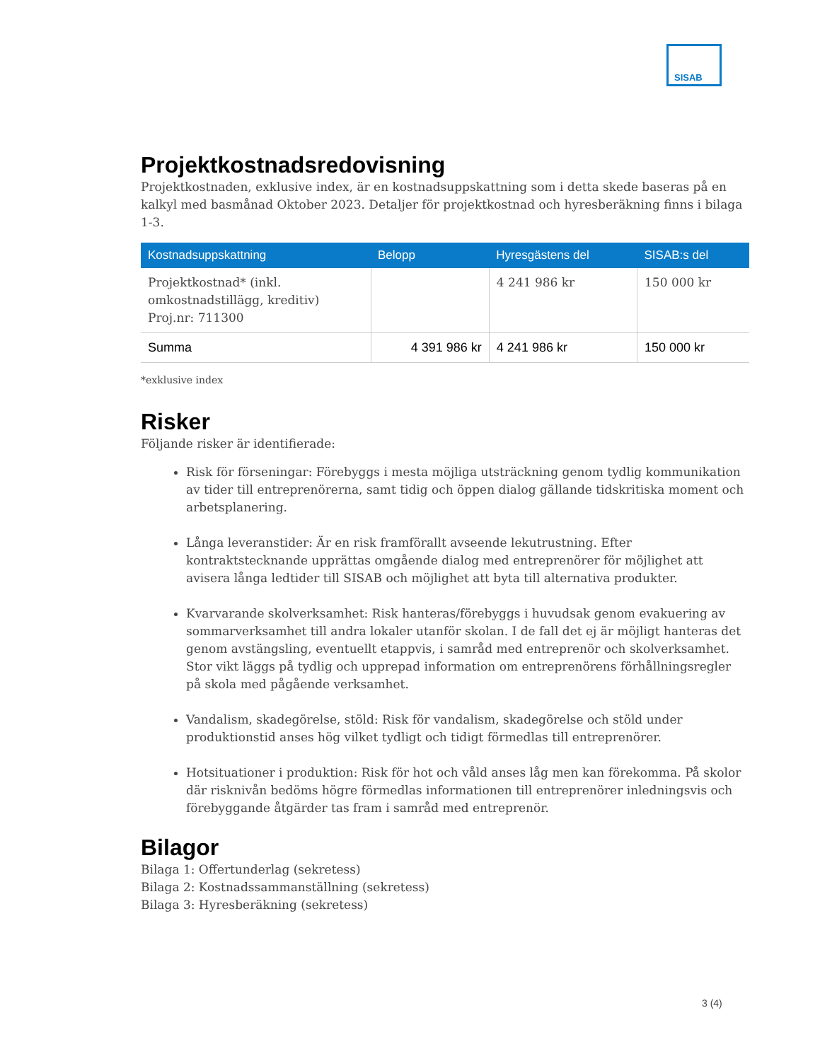SISAB
Projektkostnadsredovisning
Projektkostnaden, exklusive index, är en kostnadsuppskattning som i detta skede baseras på en kalkyl med basmånad Oktober 2023. Detaljer för projektkostnad och hyresberäkning finns i bilaga 1-3.
| Kostnadsuppskattning | Belopp | Hyresgästens del | SISAB:s del |
| --- | --- | --- | --- |
| Projektkostnad* (inkl. omkostnadstillägg, kreditiv) Proj.nr: 711300 | | 4 241 986 kr | 150 000 kr |
| Summa | 4 391 986 kr | 4 241 986 kr | 150 000 kr |
*exklusive index
Risker
Följande risker är identifierade:
Risk för förseningar: Förebyggs i mesta möjliga utsträckning genom tydlig kommunikation av tider till entreprenörerna, samt tidig och öppen dialog gällande tidskritiska moment och arbetsplanering.
Långa leveranstider: Är en risk framförallt avseende lekutrustning. Efter kontraktstecknande upprättas omgående dialog med entreprenörer för möjlighet att avisera långa ledtider till SISAB och möjlighet att byta till alternativa produkter.
Kvarvarande skolverksamhet: Risk hanteras/förebyggs i huvudsak genom evakuering av sommarverksamhet till andra lokaler utanför skolan. I de fall det ej är möjligt hanteras det genom avstängsling, eventuellt etappvis, i samråd med entreprenör och skolverksamhet. Stor vikt läggs på tydlig och upprepad information om entreprenörens förhållningsregler på skola med pågående verksamhet.
Vandalism, skadegörelse, stöld: Risk för vandalism, skadegörelse och stöld under produktionstid anses hög vilket tydligt och tidigt förmedlas till entreprenörer.
Hotsituationer i produktion: Risk för hot och våld anses låg men kan förekomma. På skolor där risknivån bedöms högre förmedlas informationen till entreprenörer inledningsvis och förebyggande åtgärder tas fram i samråd med entreprenör.
Bilagor
Bilaga 1: Offertunderlag (sekretess)
Bilaga 2: Kostnadssammanställning (sekretess)
Bilaga 3: Hyresberäkning (sekretess)
3 (4)